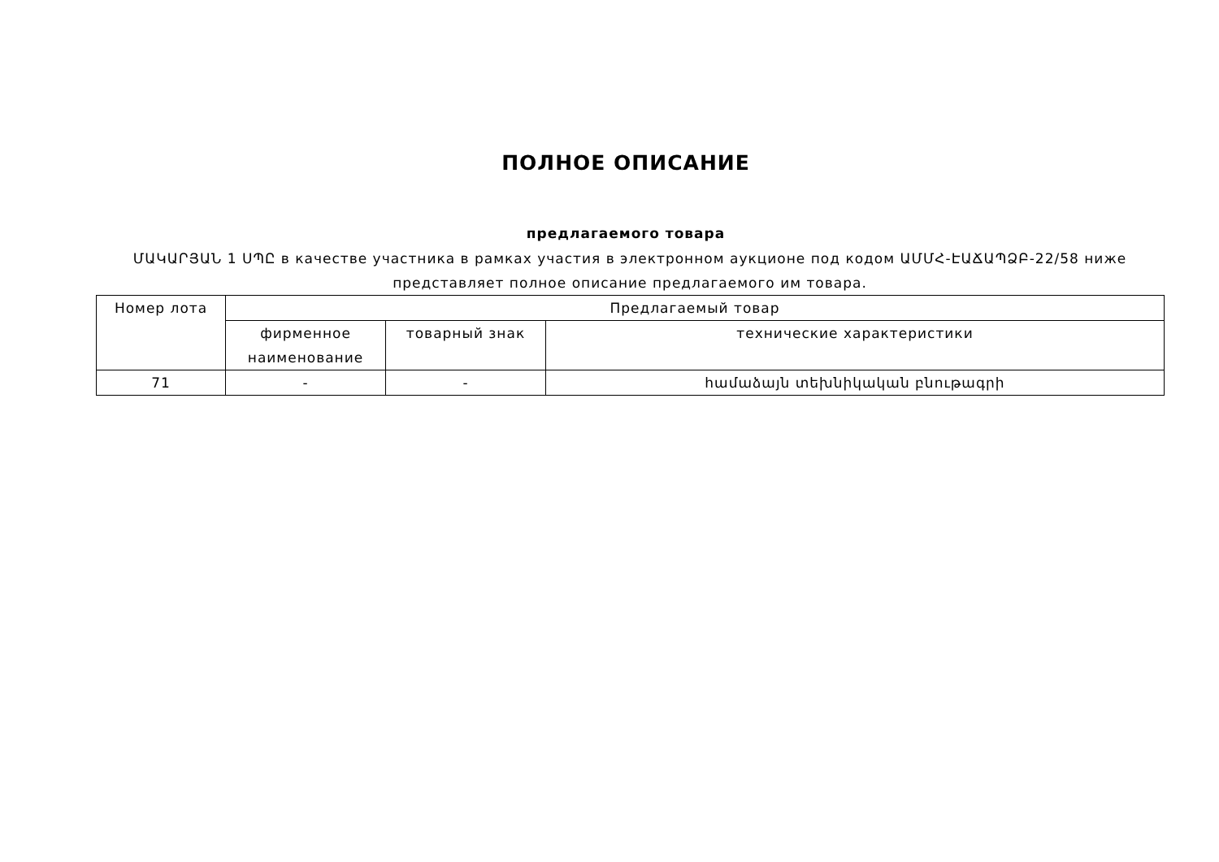ПОЛНОЕ ОПИСАНИЕ
предлагаемого товара
ՄԱԿԱՐՅԱՆ 1 ՍՊԸ в качестве участника в рамках участия в электронном аукционе под кодом ԱՄՄՀ-ԷԱՃԱՊՁԲ-22/58 ниже представляет полное описание предлагаемого им товара.
| Номер лота | Предлагаемый товар | | |
| --- | --- | --- | --- |
| | фирменное наименование | товарный знак | технические характеристики |
| 71 | - | - | համաձայն տեխնիկական բնութագրի |